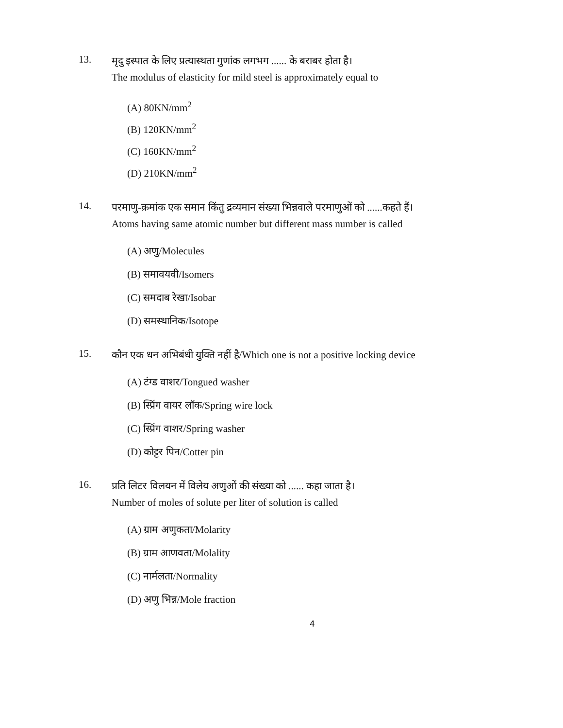13.
मृदु इस्पात के लिए प्रत्यास्थता गुणांक लगभग ...... के बराबर होता है।
The modulus of elasticity for mild steel is approximately equal to
(A) 80KN/mm<sup>2</sup>
(B) 120KN/mm<sup>2</sup>
(C) 160KN/mm<sup>2</sup>
(D) 210KN/mm<sup>2</sup>
14.
परमाणु-क्रमांक एक समान किंतु द्रव्यमान संख्या भिन्नवाले परमाणुओं को ......कहते हैं।
Atoms having same atomic number but different mass number is called
(A) अणु/Molecules
(B) समावयवी/Isomers
(C) समदाब रेखा/Isobar
(D) समस्थानिक/Isotope
15.
कौन एक धन अभिबंधी युक्ति नहीं है/Which one is not a positive locking device
(A) टंग्ड वाशर/Tongued washer
(B) स्प्रिंग वायर लॉक/Spring wire lock
(C) स्प्रिंग वाशर/Spring washer
(D) कोट्टर पिन/Cotter pin
16.
प्रति लिटर विलयन में विलेय अणुओं की संख्या को ...... कहा जाता है।
Number of moles of solute per liter of solution is called
(A) ग्राम अणुकता/Molarity
(B) ग्राम आणवता/Molality
(C) नार्मलता/Normality
(D) अणु भिन्न/Mole fraction
4